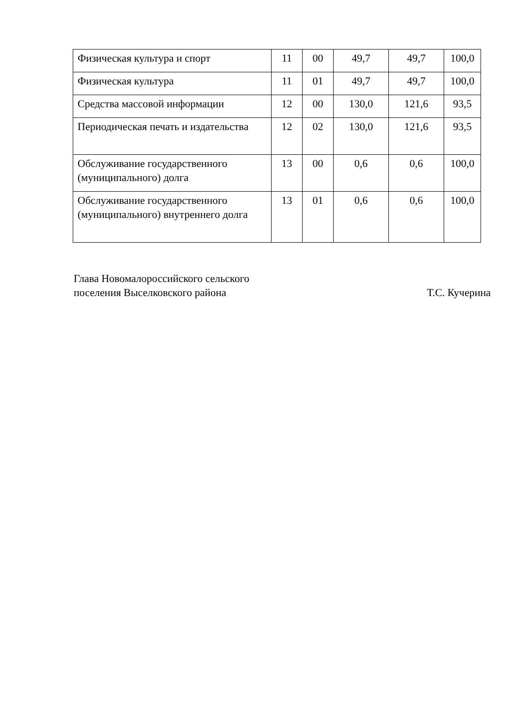| Физическая культура и спорт | 11 | 00 | 49,7 | 49,7 | 100,0 |
| Физическая культура | 11 | 01 | 49,7 | 49,7 | 100,0 |
| Средства массовой информации | 12 | 00 | 130,0 | 121,6 | 93,5 |
| Периодическая печать и издательства | 12 | 02 | 130,0 | 121,6 | 93,5 |
| Обслуживание государственного (муниципального) долга | 13 | 00 | 0,6 | 0,6 | 100,0 |
| Обслуживание государственного (муниципального) внутреннего долга | 13 | 01 | 0,6 | 0,6 | 100,0 |
Глава Новомалороссийского сельского
поселения Выселковского района
Т.С. Кучерина